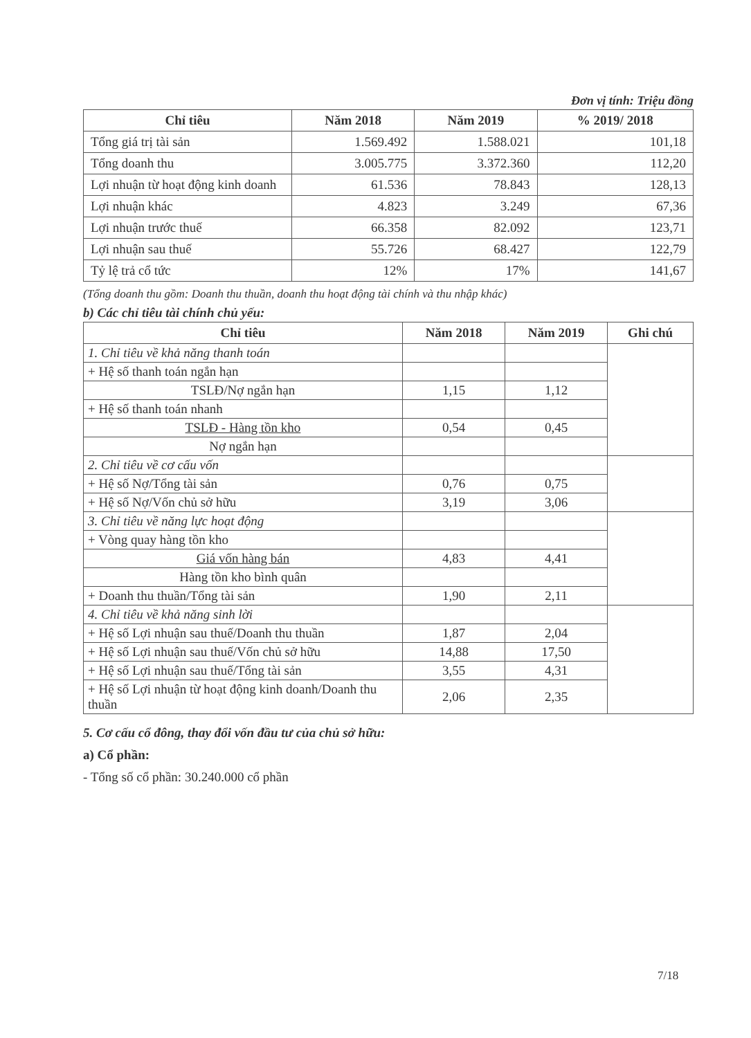Đơn vị tính: Triệu đồng
| Chỉ tiêu | Năm 2018 | Năm 2019 | % 2019/ 2018 |
| --- | --- | --- | --- |
| Tổng giá trị tài sản | 1.569.492 | 1.588.021 | 101,18 |
| Tổng doanh thu | 3.005.775 | 3.372.360 | 112,20 |
| Lợi nhuận từ hoạt động kinh doanh | 61.536 | 78.843 | 128,13 |
| Lợi nhuận khác | 4.823 | 3.249 | 67,36 |
| Lợi nhuận trước thuế | 66.358 | 82.092 | 123,71 |
| Lợi nhuận sau thuế | 55.726 | 68.427 | 122,79 |
| Tỷ lệ trả cổ tức | 12% | 17% | 141,67 |
(Tổng doanh thu gồm: Doanh thu thuần, doanh thu hoạt động tài chính và thu nhập khác)
b) Các chỉ tiêu tài chính chủ yếu:
| Chỉ tiêu | Năm 2018 | Năm 2019 | Ghi chú |
| --- | --- | --- | --- |
| 1. Chỉ tiêu về khả năng thanh toán | | | |
| + Hệ số thanh toán ngắn hạn | | | |
| TSLĐ/Nợ ngắn hạn | 1,15 | 1,12 | |
| + Hệ số thanh toán nhanh | | | |
| TSLĐ - Hàng tồn kho | 0,54 | 0,45 | |
| Nợ ngắn hạn | | | |
| 2. Chỉ tiêu về cơ cấu vốn | | | |
| + Hệ số Nợ/Tổng tài sản | 0,76 | 0,75 | |
| + Hệ số Nợ/Vốn chủ sở hữu | 3,19 | 3,06 | |
| 3. Chỉ tiêu về năng lực hoạt động | | | |
| + Vòng quay hàng tồn kho | | | |
| Giá vốn hàng bán | 4,83 | 4,41 | |
| Hàng tồn kho bình quân | | | |
| + Doanh thu thuần/Tổng tài sản | 1,90 | 2,11 | |
| 4. Chỉ tiêu về khả năng sinh lời | | | |
| + Hệ số Lợi nhuận sau thuế/Doanh thu thuần | 1,87 | 2,04 | |
| + Hệ số Lợi nhuận sau thuế/Vốn chủ sở hữu | 14,88 | 17,50 | |
| + Hệ số Lợi nhuận sau thuế/Tổng tài sản | 3,55 | 4,31 | |
| + Hệ số Lợi nhuận từ hoạt động kinh doanh/Doanh thu thuần | 2,06 | 2,35 | |
5. Cơ cấu cổ đông, thay đổi vốn đầu tư của chủ sở hữu:
a) Cổ phần:
- Tổng số cổ phần: 30.240.000 cổ phần
7/18